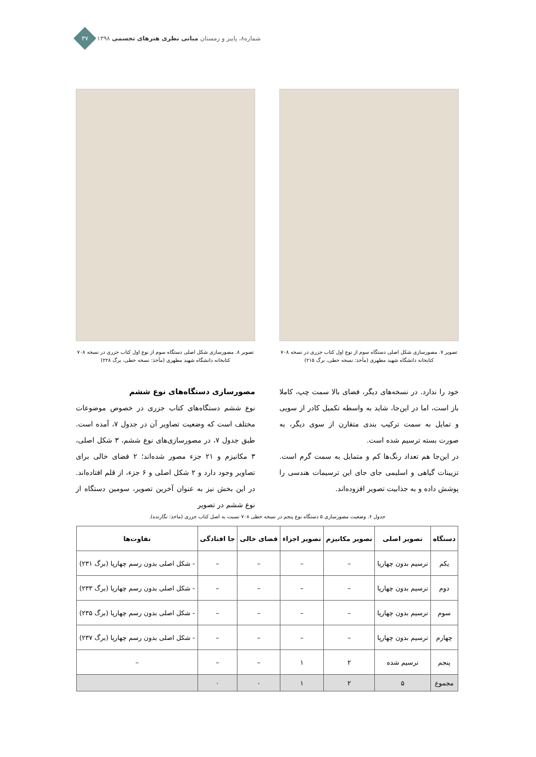۳۷
۱۳۹۸ شماره۸، پاییز و زمستان مبانی نظری هنرهای تجسمی
تصویر ۷. مصورسازی شکل اصلی دستگاه سوم از نوع اول کتاب جزری در نسخه ۷۰۸
کتابخانه دانشگاه شهید مطهری (مأخذ: نسخه خطی، برگ ۲۱۵)
تصویر ۸. مصورسازی شکل اصلی دستگاه سوم از نوع اول کتاب جزری در نسخه ۷۰۸
کتابخانه دانشگاه شهید مطهری (مأخذ: نسخه خطی، برگ ۲۲۸)
خود را ندارد. در نسخه‌های دیگر، فضای بالا سمت چپ، کاملا باز است، اما در این‌جا، شاید به واسطه تکمیل کادر از سویی و تمایل به سمت ترکیب بندی متقارن از سوی دیگر، به صورت بسته ترسیم شده است.
در این‌جا هم تعداد رنگ‌ها کم و متمایل به سمت گرم است. تزیینات گیاهی و اسلیمی جای جای این ترسیمات هندسی را پوشش داده و به جذابیت تصویر افزوده‌اند.
مصورسازی دستگاه‌های نوع ششم
نوع ششم دستگاه‌های کتاب جزری در خصوص موضوعات مختلف است که وضعیت تصاویر آن در جدول ۷، آمده است. طبق جدول ۷، در مصورسازی‌های نوع ششم، ۳ شکل اصلی، ۳ مکانیزم و ۲۱ جزء مصور شده‌اند؛ ۲ فضای خالی برای تصاویر وجود دارد و ۲ شکل اصلی و ۶ جزء، از قلم افتاده‌اند. در این بخش نیز به عنوان آخرین تصویر، سومین دستگاه از نوع ششم در تصویر
جدول ۶. وضعیت مصورسازی ۵ دستگاه نوع پنجم در نسخه خطی ۷۰۸ نسبت به اصل کتاب جزری (ماخذ: نگارنده).
| دستگاه | تصویر اصلی | تصویر مکانیزم | تصویر اجزاء | فضای خالی | جا افتادگی | تفاوت‌ها |
| --- | --- | --- | --- | --- | --- | --- |
| یکم | ترسیم بدون چهارپا | – | – | – | – | - شکل اصلی بدون رسم چهارپا (برگ ۲۳۱) |
| دوم | ترسیم بدون چهارپا | – | – | – | – | - شکل اصلی بدون رسم چهارپا (برگ ۲۳۳) |
| سوم | ترسیم بدون چهارپا | – | – | – | – | - شکل اصلی بدون رسم چهارپا (برگ ۲۳۵) |
| چهارم | ترسیم بدون چهارپا | – | – | – | – | - شکل اصلی بدون رسم چهارپا (برگ ۲۳۷) |
| پنجم | ترسیم شده | ۲ | ۱ | – | – | – |
| مجموع | ۵ | ۲ | ۱ | ۰ | ۰ | |